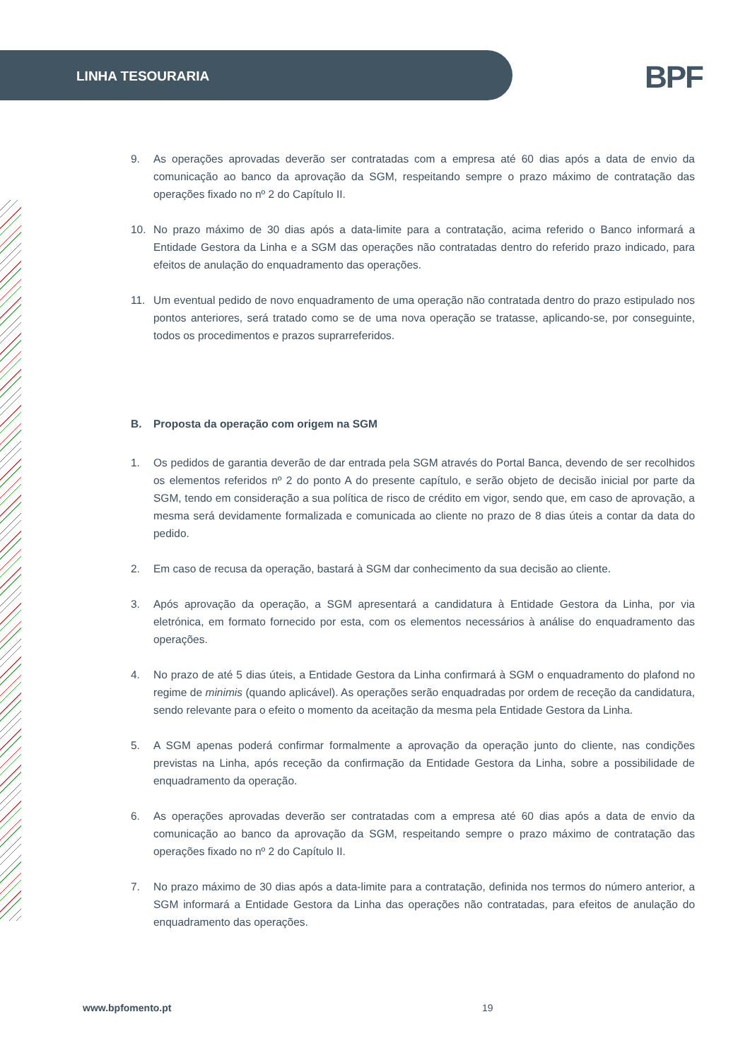LINHA TESOURARIA
BPF
9. As operações aprovadas deverão ser contratadas com a empresa até 60 dias após a data de envio da comunicação ao banco da aprovação da SGM, respeitando sempre o prazo máximo de contratação das operações fixado no nº 2 do Capítulo II.
10. No prazo máximo de 30 dias após a data-limite para a contratação, acima referido o Banco informará a Entidade Gestora da Linha e a SGM das operações não contratadas dentro do referido prazo indicado, para efeitos de anulação do enquadramento das operações.
11. Um eventual pedido de novo enquadramento de uma operação não contratada dentro do prazo estipulado nos pontos anteriores, será tratado como se de uma nova operação se tratasse, aplicando-se, por conseguinte, todos os procedimentos e prazos suprarreferidos.
B. Proposta da operação com origem na SGM
1. Os pedidos de garantia deverão de dar entrada pela SGM através do Portal Banca, devendo de ser recolhidos os elementos referidos nº 2 do ponto A do presente capítulo, e serão objeto de decisão inicial por parte da SGM, tendo em consideração a sua política de risco de crédito em vigor, sendo que, em caso de aprovação, a mesma será devidamente formalizada e comunicada ao cliente no prazo de 8 dias úteis a contar da data do pedido.
2. Em caso de recusa da operação, bastará à SGM dar conhecimento da sua decisão ao cliente.
3. Após aprovação da operação, a SGM apresentará a candidatura à Entidade Gestora da Linha, por via eletrónica, em formato fornecido por esta, com os elementos necessários à análise do enquadramento das operações.
4. No prazo de até 5 dias úteis, a Entidade Gestora da Linha confirmará à SGM o enquadramento do plafond no regime de minimis (quando aplicável). As operações serão enquadradas por ordem de receção da candidatura, sendo relevante para o efeito o momento da aceitação da mesma pela Entidade Gestora da Linha.
5. A SGM apenas poderá confirmar formalmente a aprovação da operação junto do cliente, nas condições previstas na Linha, após receção da confirmação da Entidade Gestora da Linha, sobre a possibilidade de enquadramento da operação.
6. As operações aprovadas deverão ser contratadas com a empresa até 60 dias após a data de envio da comunicação ao banco da aprovação da SGM, respeitando sempre o prazo máximo de contratação das operações fixado no nº 2 do Capítulo II.
7. No prazo máximo de 30 dias após a data-limite para a contratação, definida nos termos do número anterior, a SGM informará a Entidade Gestora da Linha das operações não contratadas, para efeitos de anulação do enquadramento das operações.
www.bpfomento.pt 19